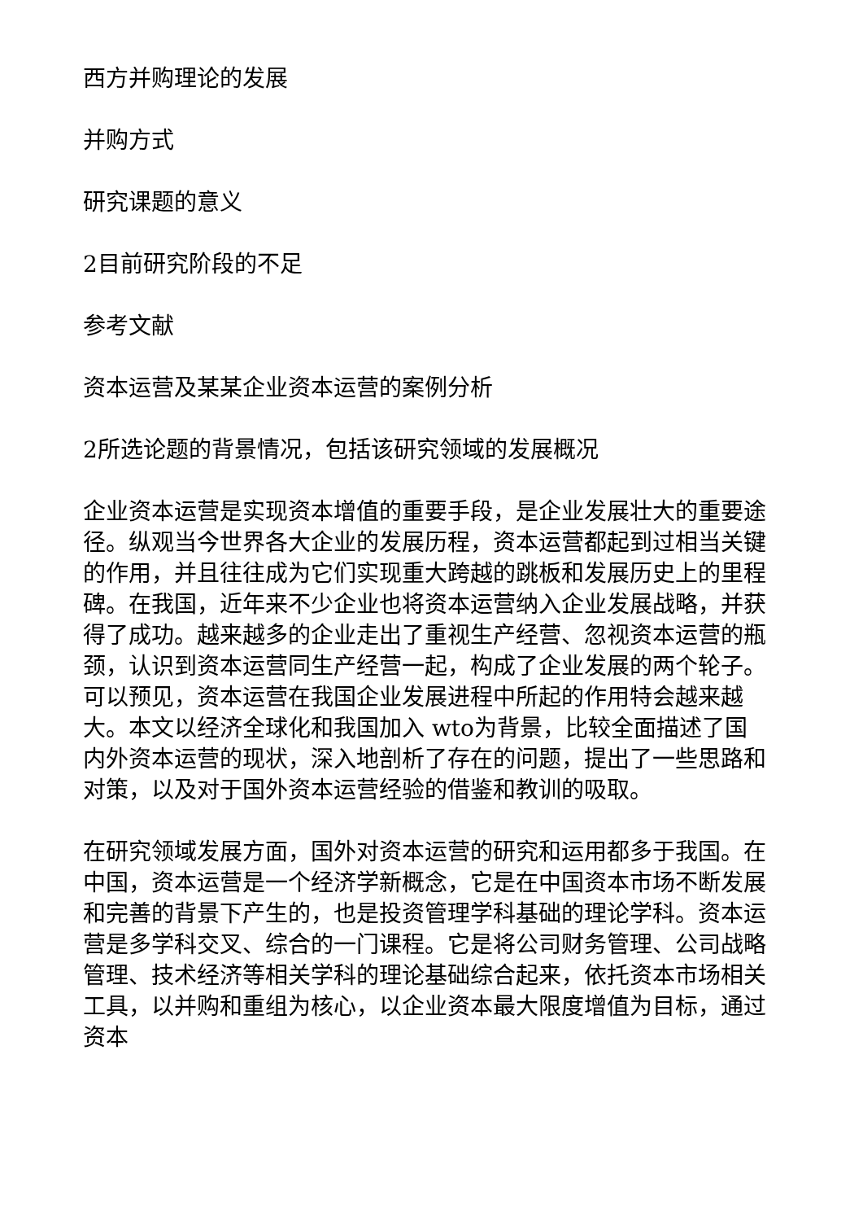西方并购理论的发展
并购方式
研究课题的意义
2目前研究阶段的不足
参考文献
资本运营及某某企业资本运营的案例分析
2所选论题的背景情况，包括该研究领域的发展概况
企业资本运营是实现资本增值的重要手段，是企业发展壮大的重要途径。纵观当今世界各大企业的发展历程，资本运营都起到过相当关键的作用，并且往往成为它们实现重大跨越的跳板和发展历史上的里程碑。在我国，近年来不少企业也将资本运营纳入企业发展战略，并获得了成功。越来越多的企业走出了重视生产经营、忽视资本运营的瓶颈，认识到资本运营同生产经营一起，构成了企业发展的两个轮子。可以预见，资本运营在我国企业发展进程中所起的作用特会越来越大。本文以经济全球化和我国加入 wto为背景，比较全面描述了国内外资本运营的现状，深入地剖析了存在的问题，提出了一些思路和对策，以及对于国外资本运营经验的借鉴和教训的吸取。
在研究领域发展方面，国外对资本运营的研究和运用都多于我国。在中国，资本运营是一个经济学新概念，它是在中国资本市场不断发展和完善的背景下产生的，也是投资管理学科基础的理论学科。资本运营是多学科交叉、综合的一门课程。它是将公司财务管理、公司战略管理、技术经济等相关学科的理论基础综合起来，依托资本市场相关工具，以并购和重组为核心，以企业资本最大限度增值为目标，通过资本